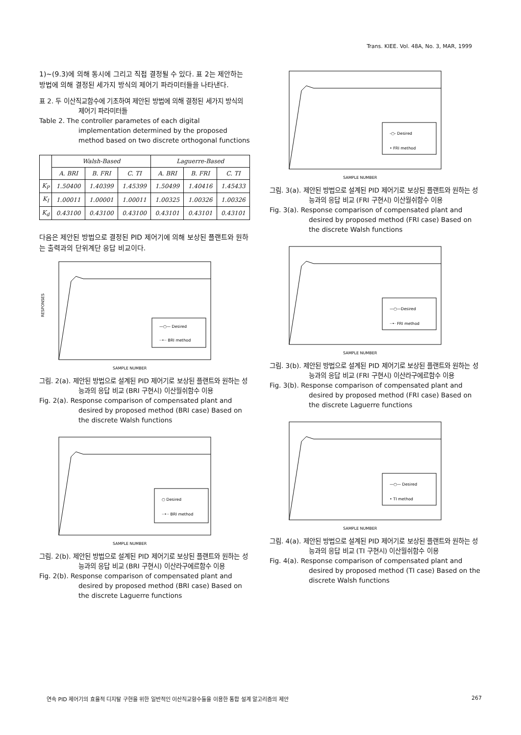Trans. KIEE. Vol. 48A, No. 3, MAR, 1999
1)~(9.3)에 의해 동시에 그리고 직접 결정될 수 있다. 표 2는 제안하는 방법에 의해 결정된 세가지 방식의 제어기 파라미터들을 나타낸다.
표 2. 두 이산직교함수에 기초하여 제안된 방법에 의해 결정된 세가지 방식의 제어기 파라미터들
Table 2. The controller parametes of each digital implementation determined by the proposed method based on two discrete orthogonal functions
| | Walsh-Based | | | Laguerre-Based | | |
| --- | --- | --- | --- | --- | --- | --- |
| | A. BRI | B. FRI | C. TI | A. BRI | B. FRI | C. TI |
| K<sub>P</sub> | 1.50400 | 1.40399 | 1.45399 | 1.50499 | 1.40416 | 1.45433 |
| K<sub>I</sub> | 1.00011 | 1.00001 | 1.00011 | 1.00325 | 1.00326 | 1.00326 |
| K<sub>d</sub> | 0.43100 | 0.43100 | 0.43100 | 0.43101 | 0.43101 | 0.43101 |
다음은 제안된 방법으로 결정된 PID 제어기에 의해 보상된 플랜트와 원하는 출력과의 단위계단 응답 비교이다.
—○— Desired
··•·· BRI method
RESPONSES
SAMPLE NUMBER
그림. 2(a). 제안된 방법으로 설계된 PID 제어기로 보상된 플랜트와 원하는 성능과의 응답 비교 (BRI 구현시) 이산월쉬함수 이용
Fig. 2(a). Response comparison of compensated plant and desired by proposed method (BRI case) Based on the discrete Walsh functions
○ Desired
··•·· BRI method
SAMPLE NUMBER
그림. 2(b). 제안된 방법으로 설계된 PID 제어기로 보상된 플랜트와 원하는 성능과의 응답 비교 (BRI 구현시) 이산라구에르함수 이용
Fig. 2(b). Response comparison of compensated plant and desired by proposed method (BRI case) Based on the discrete Laguerre functions
-○- Desired
• FRI method
SAMPLE NUMBER
그림. 3(a). 제안된 방법으로 설계된 PID 제어기로 보상된 플랜트와 원하는 성능과의 응답 비교 (FRI 구현시) 이산월쉬함수 이용
Fig. 3(a). Response comparison of compensated plant and desired by proposed method (FRI case) Based on the discrete Walsh functions
—○—Desired
··•· FRI method
SAMPLE NUMBER
그림. 3(b). 제안된 방법으로 설계된 PID 제어기로 보상된 플랜트와 원하는 성능과의 응답 비교 (FRI 구현시) 이산라구에르함수 이용
Fig. 3(b). Response comparison of compensated plant and desired by proposed method (FRI case) Based on the discrete Laguerre functions
—○— Desired
• TI method
SAMPLE NUMBER
그림. 4(a). 제안된 방법으로 설계된 PID 제어기로 보상된 플랜트와 원하는 성능과의 응답 비교 (TI 구현시) 이산월쉬함수 이용
Fig. 4(a). Response comparison of compensated plant and desired by proposed method (TI case) Based on the discrete Walsh functions
연속 PID 제어기의 효율적 디지탈 구현을 위한 일반적인 이산직교함수들을 이용한 통합 설계 알고리즘의 제안 267